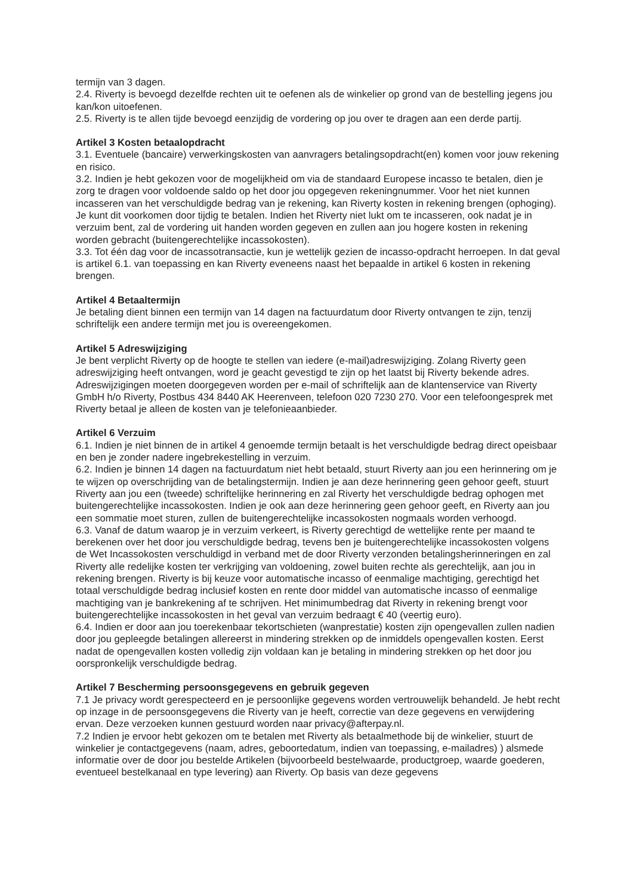termijn van 3 dagen.
2.4. Riverty is bevoegd dezelfde rechten uit te oefenen als de winkelier op grond van de bestelling jegens jou kan/kon uitoefenen.
2.5. Riverty is te allen tijde bevoegd eenzijdig de vordering op jou over te dragen aan een derde partij.
Artikel 3 Kosten betaalopdracht
3.1. Eventuele (bancaire) verwerkingskosten van aanvragers betalingsopdracht(en) komen voor jouw rekening en risico.
3.2. Indien je hebt gekozen voor de mogelijkheid om via de standaard Europese incasso te betalen, dien je zorg te dragen voor voldoende saldo op het door jou opgegeven rekeningnummer. Voor het niet kunnen incasseren van het verschuldigde bedrag van je rekening, kan Riverty kosten in rekening brengen (ophoging). Je kunt dit voorkomen door tijdig te betalen. Indien het Riverty niet lukt om te incasseren, ook nadat je in verzuim bent, zal de vordering uit handen worden gegeven en zullen aan jou hogere kosten in rekening worden gebracht (buitengerechtelijke incassokosten).
3.3. Tot één dag voor de incassotransactie, kun je wettelijk gezien de incasso-opdracht herroepen. In dat geval is artikel 6.1. van toepassing en kan Riverty eveneens naast het bepaalde in artikel 6 kosten in rekening brengen.
Artikel 4 Betaaltermijn
Je betaling dient binnen een termijn van 14 dagen na factuurdatum door Riverty ontvangen te zijn, tenzij schriftelijk een andere termijn met jou is overeengekomen.
Artikel 5 Adreswijziging
Je bent verplicht Riverty op de hoogte te stellen van iedere (e-mail)adreswijziging. Zolang Riverty geen adreswijziging heeft ontvangen, word je geacht gevestigd te zijn op het laatst bij Riverty bekende adres. Adreswijzigingen moeten doorgegeven worden per e-mail of schriftelijk aan de klantenservice van Riverty GmbH h/o Riverty, Postbus 434 8440 AK Heerenveen, telefoon 020 7230 270. Voor een telefoongesprek met Riverty betaal je alleen de kosten van je telefonieaanbieder.
Artikel 6 Verzuim
6.1. Indien je niet binnen de in artikel 4 genoemde termijn betaalt is het verschuldigde bedrag direct opeisbaar en ben je zonder nadere ingebrekestelling in verzuim.
6.2. Indien je binnen 14 dagen na factuurdatum niet hebt betaald, stuurt Riverty aan jou een herinnering om je te wijzen op overschrijding van de betalingstermijn. Indien je aan deze herinnering geen gehoor geeft, stuurt Riverty aan jou een (tweede) schriftelijke herinnering en zal Riverty het verschuldigde bedrag ophogen met buitengerechtelijke incassokosten. Indien je ook aan deze herinnering geen gehoor geeft, en Riverty aan jou een sommatie moet sturen, zullen de buitengerechtelijke incassokosten nogmaals worden verhoogd.
6.3. Vanaf de datum waarop je in verzuim verkeert, is Riverty gerechtigd de wettelijke rente per maand te berekenen over het door jou verschuldigde bedrag, tevens ben je buitengerechtelijke incassokosten volgens de Wet Incassokosten verschuldigd in verband met de door Riverty verzonden betalingsherinneringen en zal Riverty alle redelijke kosten ter verkrijging van voldoening, zowel buiten rechte als gerechtelijk, aan jou in rekening brengen. Riverty is bij keuze voor automatische incasso of eenmalige machtiging, gerechtigd het totaal verschuldigde bedrag inclusief kosten en rente door middel van automatische incasso of eenmalige machtiging van je bankrekening af te schrijven. Het minimumbedrag dat Riverty in rekening brengt voor buitengerechtelijke incassokosten in het geval van verzuim bedraagt € 40 (veertig euro).
6.4. Indien er door aan jou toerekenbaar tekortschieten (wanprestatie) kosten zijn opengevallen zullen nadien door jou gepleegde betalingen allereerst in mindering strekken op de inmiddels opengevallen kosten. Eerst nadat de opengevallen kosten volledig zijn voldaan kan je betaling in mindering strekken op het door jou oorspronkelijk verschuldigde bedrag.
Artikel 7 Bescherming persoonsgegevens en gebruik gegeven
7.1 Je privacy wordt gerespecteerd en je persoonlijke gegevens worden vertrouwelijk behandeld. Je hebt recht op inzage in de persoonsgegevens die Riverty van je heeft, correctie van deze gegevens en verwijdering ervan. Deze verzoeken kunnen gestuurd worden naar privacy@afterpay.nl.
7.2 Indien je ervoor hebt gekozen om te betalen met Riverty als betaalmethode bij de winkelier, stuurt de winkelier je contactgegevens (naam, adres, geboortedatum, indien van toepassing, e-mailadres) ) alsmede informatie over de door jou bestelde Artikelen (bijvoorbeeld bestelwaarde, productgroep, waarde goederen, eventueel bestelkanaal en type levering) aan Riverty. Op basis van deze gegevens